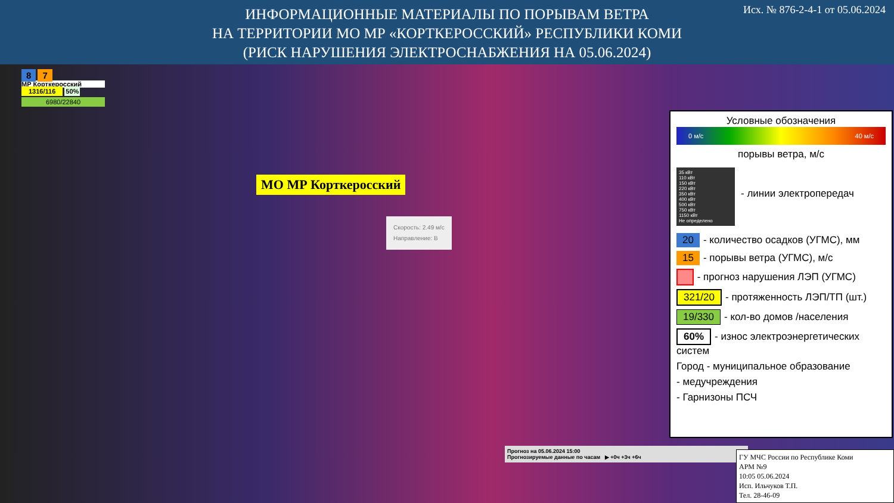ИНФОРМАЦИОННЫЕ МАТЕРИАЛЫ ПО ПОРЫВАМ ВЕТРА
НА ТЕРРИТОРИИ МО МР «КОРТКЕРОССКИЙ» РЕСПУБЛИКИ КОМИ
(РИСК НАРУШЕНИЯ ЭЛЕКТРОСНАБЖЕНИЯ НА 05.06.2024)
Исх. № 876-2-4-1 от 05.06.2024
8 7
МР Корткеросский
1316/116 50%
6980/22840
МО МР Корткеросский
Скорость: 2.49 м/с
Направление: В
Условные обозначения
0 м/с 40 м/с
порывы ветра, м/с
35 кВт
110 кВт
150 кВт
220 кВт
350 кВт
400 кВт
500 кВт
750 кВт
1150 кВт
Не определено
- линии электропередач
20 - количество осадков (УГМС), мм
15 - порывы ветра (УГМС), м/с
- прогноз нарушения ЛЭП (УГМС)
321/20 - протяженность ЛЭП/ТП (шт.)
19/330 - кол-во домов /населения
60% - износ электроэнергетических систем
Город - муниципальное образование
- медучреждения
- Гарнизоны ПСЧ
Прогноз на 05.06.2024 15:00
Прогнозируемые данные по часам ▶ +0ч +3ч +6ч
ГУ МЧС России по Республике Коми
АРМ №9
10:05 05.06.2024
Исп. Ильчуков Т.П.
Тел. 28-46-09